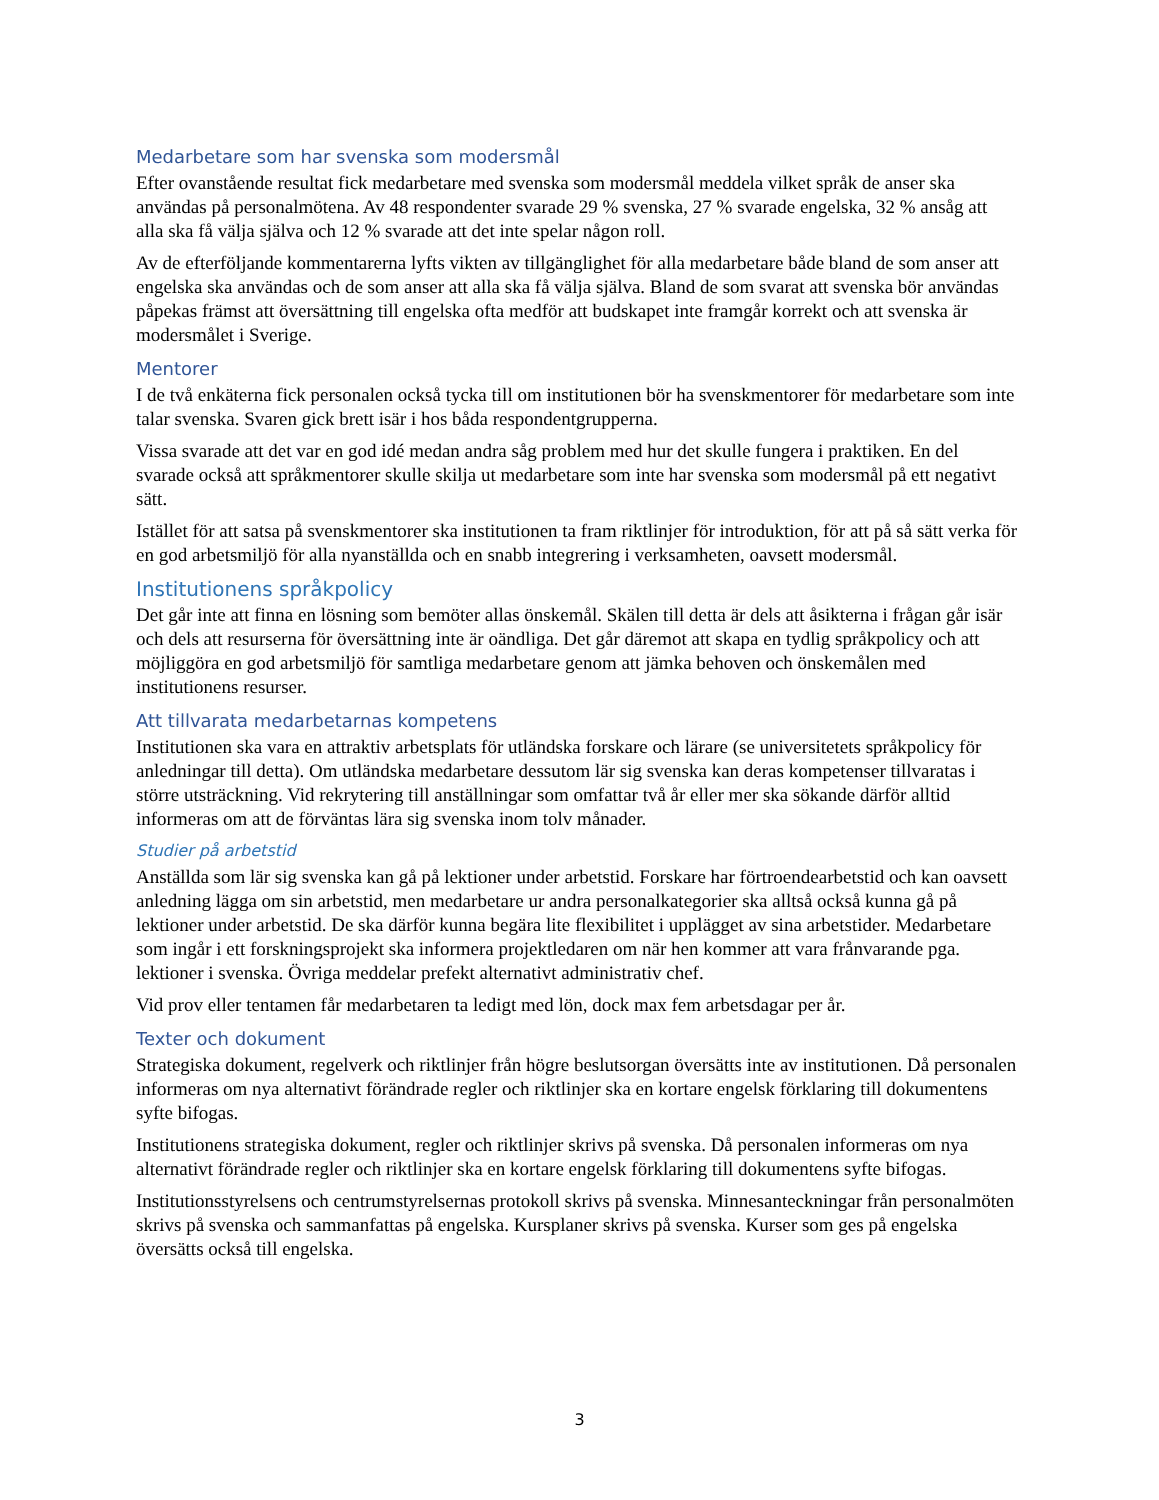Medarbetare som har svenska som modersmål
Efter ovanstående resultat fick medarbetare med svenska som modersmål meddela vilket språk de anser ska användas på personalmötena. Av 48 respondenter svarade 29 % svenska, 27 % svarade engelska, 32 % ansåg att alla ska få välja själva och 12 % svarade att det inte spelar någon roll.
Av de efterföljande kommentarerna lyfts vikten av tillgänglighet för alla medarbetare både bland de som anser att engelska ska användas och de som anser att alla ska få välja själva. Bland de som svarat att svenska bör användas påpekas främst att översättning till engelska ofta medför att budskapet inte framgår korrekt och att svenska är modersmålet i Sverige.
Mentorer
I de två enkäterna fick personalen också tycka till om institutionen bör ha svenskmentorer för medarbetare som inte talar svenska. Svaren gick brett isär i hos båda respondentgrupperna.
Vissa svarade att det var en god idé medan andra såg problem med hur det skulle fungera i praktiken. En del svarade också att språkmentorer skulle skilja ut medarbetare som inte har svenska som modersmål på ett negativt sätt.
Istället för att satsa på svenskmentorer ska institutionen ta fram riktlinjer för introduktion, för att på så sätt verka för en god arbetsmiljö för alla nyanställda och en snabb integrering i verksamheten, oavsett modersmål.
Institutionens språkpolicy
Det går inte att finna en lösning som bemöter allas önskemål. Skälen till detta är dels att åsikterna i frågan går isär och dels att resurserna för översättning inte är oändliga. Det går däremot att skapa en tydlig språkpolicy och att möjliggöra en god arbetsmiljö för samtliga medarbetare genom att jämka behoven och önskemålen med institutionens resurser.
Att tillvarata medarbetarnas kompetens
Institutionen ska vara en attraktiv arbetsplats för utländska forskare och lärare (se universitetets språkpolicy för anledningar till detta). Om utländska medarbetare dessutom lär sig svenska kan deras kompetenser tillvaratas i större utsträckning. Vid rekrytering till anställningar som omfattar två år eller mer ska sökande därför alltid informeras om att de förväntas lära sig svenska inom tolv månader.
Studier på arbetstid
Anställda som lär sig svenska kan gå på lektioner under arbetstid. Forskare har förtroendearbetstid och kan oavsett anledning lägga om sin arbetstid, men medarbetare ur andra personalkategorier ska alltså också kunna gå på lektioner under arbetstid. De ska därför kunna begära lite flexibilitet i upplägget av sina arbetstider. Medarbetare som ingår i ett forskningsprojekt ska informera projektledaren om när hen kommer att vara frånvarande pga. lektioner i svenska. Övriga meddelar prefekt alternativt administrativ chef.
Vid prov eller tentamen får medarbetaren ta ledigt med lön, dock max fem arbetsdagar per år.
Texter och dokument
Strategiska dokument, regelverk och riktlinjer från högre beslutsorgan översätts inte av institutionen. Då personalen informeras om nya alternativt förändrade regler och riktlinjer ska en kortare engelsk förklaring till dokumentens syfte bifogas.
Institutionens strategiska dokument, regler och riktlinjer skrivs på svenska. Då personalen informeras om nya alternativt förändrade regler och riktlinjer ska en kortare engelsk förklaring till dokumentens syfte bifogas.
Institutionsstyrelsens och centrumstyrelsernas protokoll skrivs på svenska. Minnesanteckningar från personalmöten skrivs på svenska och sammanfattas på engelska. Kursplaner skrivs på svenska. Kurser som ges på engelska översätts också till engelska.
3